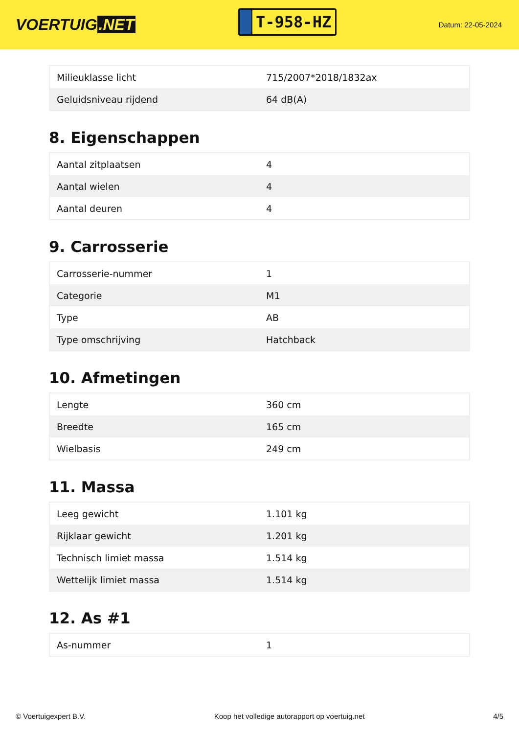VOERTUIG.NET
T-958-HZ
Datum: 22-05-2024
| Milieuklasse licht | 715/2007*2018/1832ax |
| Geluidsniveau rijdend | 64 dB(A) |
8. Eigenschappen
| Aantal zitplaatsen | 4 |
| Aantal wielen | 4 |
| Aantal deuren | 4 |
9. Carrosserie
| Carrosserie-nummer | 1 |
| Categorie | M1 |
| Type | AB |
| Type omschrijving | Hatchback |
10. Afmetingen
| Lengte | 360 cm |
| Breedte | 165 cm |
| Wielbasis | 249 cm |
11. Massa
| Leeg gewicht | 1.101 kg |
| Rijklaar gewicht | 1.201 kg |
| Technisch limiet massa | 1.514 kg |
| Wettelijk limiet massa | 1.514 kg |
12. As #1
| As-nummer | 1 |
© Voertuigexpert B.V. Koop het volledige autorapport op voertuig.net 4/5